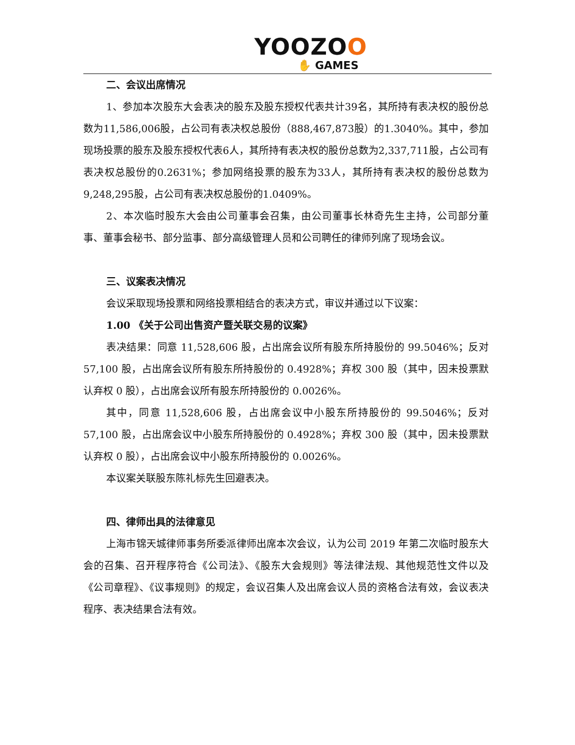YOOZOO
✋ GAMES
二、会议出席情况
1、参加本次股东大会表决的股东及股东授权代表共计39名，其所持有表决权的股份总数为11,586,006股，占公司有表决权总股份（888,467,873股）的1.3040%。其中，参加现场投票的股东及股东授权代表6人，其所持有表决权的股份总数为2,337,711股，占公司有表决权总股份的0.2631%；参加网络投票的股东为33人，其所持有表决权的股份总数为9,248,295股，占公司有表决权总股份的1.0409%。
2、本次临时股东大会由公司董事会召集，由公司董事长林奇先生主持，公司部分董事、董事会秘书、部分监事、部分高级管理人员和公司聘任的律师列席了现场会议。
三、议案表决情况
会议采取现场投票和网络投票相结合的表决方式，审议并通过以下议案：
1.00 《关于公司出售资产暨关联交易的议案》
表决结果：同意 11,528,606 股，占出席会议所有股东所持股份的 99.5046%；反对 57,100 股，占出席会议所有股东所持股份的 0.4928%；弃权 300 股（其中，因未投票默认弃权 0 股），占出席会议所有股东所持股份的 0.0026%。
其中，同意 11,528,606 股，占出席会议中小股东所持股份的 99.5046%；反对 57,100 股，占出席会议中小股东所持股份的 0.4928%；弃权 300 股（其中，因未投票默认弃权 0 股），占出席会议中小股东所持股份的 0.0026%。
本议案关联股东陈礼标先生回避表决。
四、律师出具的法律意见
上海市锦天城律师事务所委派律师出席本次会议，认为公司 2019 年第二次临时股东大会的召集、召开程序符合《公司法》、《股东大会规则》等法律法规、其他规范性文件以及《公司章程》、《议事规则》的规定，会议召集人及出席会议人员的资格合法有效，会议表决程序、表决结果合法有效。